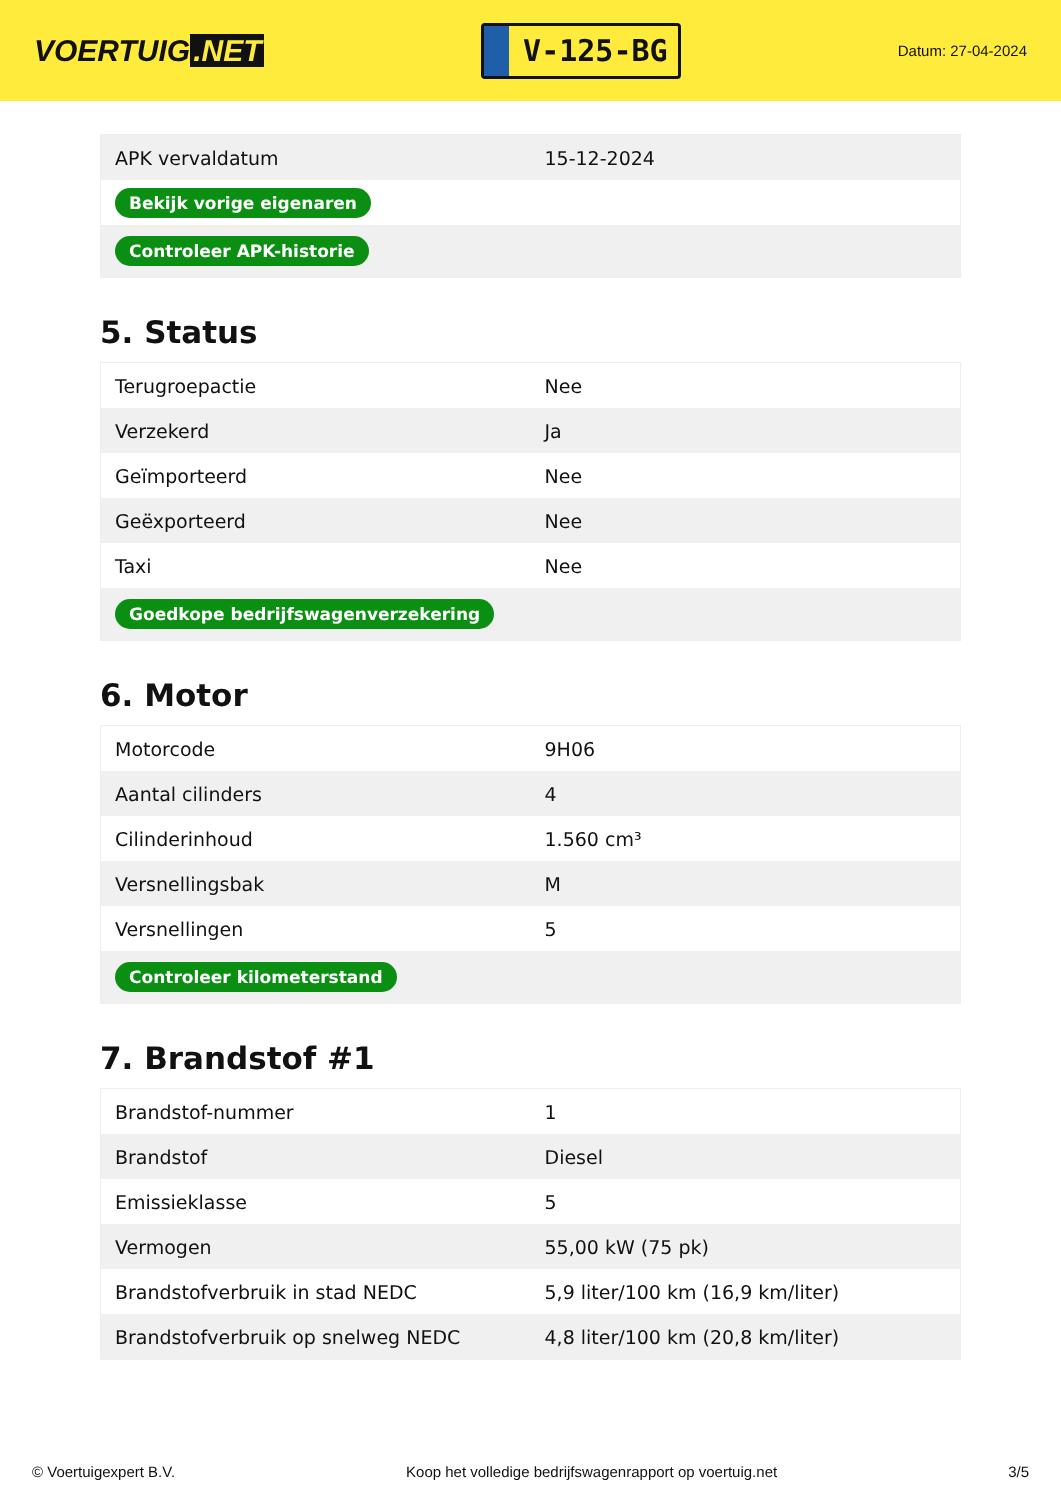VOERTUIG.NET
V-125-BG
Datum: 27-04-2024
| APK vervaldatum | 15-12-2024 |
| Bekijk vorige eigenaren | |
| Controleer APK-historie | |
5. Status
| Terugroepactie | Nee |
| Verzekerd | Ja |
| Geïmporteerd | Nee |
| Geëxporteerd | Nee |
| Taxi | Nee |
| Goedkope bedrijfswagenverzekering | |
6. Motor
| Motorcode | 9H06 |
| Aantal cilinders | 4 |
| Cilinderinhoud | 1.560 cm³ |
| Versnellingsbak | M |
| Versnellingen | 5 |
| Controleer kilometerstand | |
7. Brandstof #1
| Brandstof-nummer | 1 |
| Brandstof | Diesel |
| Emissieklasse | 5 |
| Vermogen | 55,00 kW (75 pk) |
| Brandstofverbruik in stad NEDC | 5,9 liter/100 km (16,9 km/liter) |
| Brandstofverbruik op snelweg NEDC | 4,8 liter/100 km (20,8 km/liter) |
© Voertuigexpert B.V. Koop het volledige bedrijfswagenrapport op voertuig.net 3/5